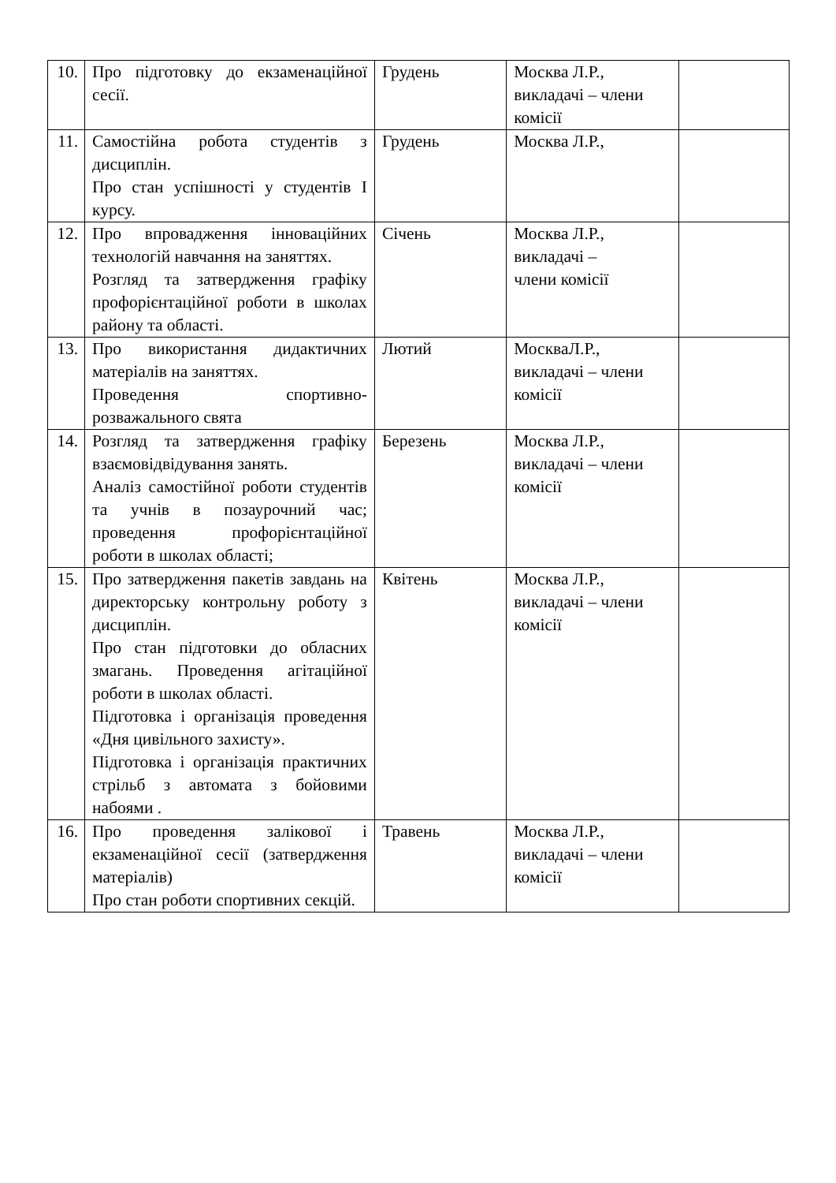| 10. | Про підготовку до екзаменаційної сесії. | Грудень | Москва Л.Р., викладачі – члени комісії | |
| 11. | Самостійна робота студентів з дисциплін. Про стан успішності у студентів І курсу. | Грудень | Москва Л.Р., | |
| 12. | Про впровадження інноваційних технологій навчання на заняттях. Розгляд та затвердження графіку профорієнтаційної роботи в школах району та області. | Січень | Москва Л.Р., викладачі – члени комісії | |
| 13. | Про використання дидактичних матеріалів на заняттях. Проведення спортивно-розважального свята | Лютий | МоскваЛ.Р., викладачі – члени комісії | |
| 14. | Розгляд та затвердження графіку взаємовідвідування занять. Аналіз самостійної роботи студентів та учнів в позаурочний час; проведення профорієнтаційної роботи в школах області; | Березень | Москва Л.Р., викладачі – члени комісії | |
| 15. | Про затвердження пакетів завдань на директорську контрольну роботу з дисциплін. Про стан підготовки до обласних змагань. Проведення агітаційної роботи в школах області. Підготовка і організація проведення «Дня цивільного захисту». Підготовка і організація практичних стрільб з автомата з бойовими набоями . | Квітень | Москва Л.Р., викладачі – члени комісії | |
| 16. | Про проведення залікової і екзаменаційної сесії (затвердження матеріалів) Про стан роботи спортивних секцій. | Травень | Москва Л.Р., викладачі – члени комісії | |